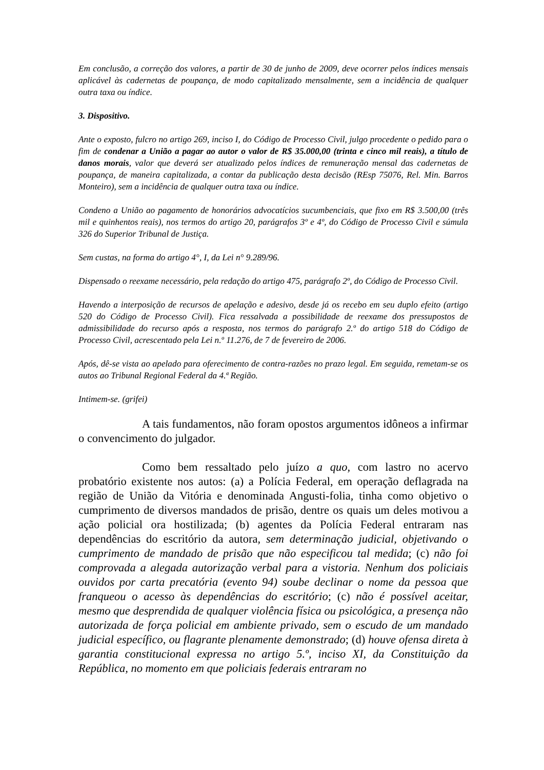Em conclusão, a correção dos valores, a partir de 30 de junho de 2009, deve ocorrer pelos índices mensais aplicável às cadernetas de poupança, de modo capitalizado mensalmente, sem a incidência de qualquer outra taxa ou índice.
3. Dispositivo.
Ante o exposto, fulcro no artigo 269, inciso I, do Código de Processo Civil, julgo procedente o pedido para o fim de condenar a União a pagar ao autor o valor de R$ 35.000,00 (trinta e cinco mil reais), a título de danos morais, valor que deverá ser atualizado pelos índices de remuneração mensal das cadernetas de poupança, de maneira capitalizada, a contar da publicação desta decisão (REsp 75076, Rel. Min. Barros Monteiro), sem a incidência de qualquer outra taxa ou índice.
Condeno a União ao pagamento de honorários advocatícios sucumbenciais, que fixo em R$ 3.500,00 (três mil e quinhentos reais), nos termos do artigo 20, parágrafos 3º e 4º, do Código de Processo Civil e súmula 326 do Superior Tribunal de Justiça.
Sem custas, na forma do artigo 4°, I, da Lei n° 9.289/96.
Dispensado o reexame necessário, pela redação do artigo 475, parágrafo 2º, do Código de Processo Civil.
Havendo a interposição de recursos de apelação e adesivo, desde já os recebo em seu duplo efeito (artigo 520 do Código de Processo Civil). Fica ressalvada a possibilidade de reexame dos pressupostos de admissibilidade do recurso após a resposta, nos termos do parágrafo 2.º do artigo 518 do Código de Processo Civil, acrescentado pela Lei n.º 11.276, de 7 de fevereiro de 2006.
Após, dê-se vista ao apelado para oferecimento de contra-razões no prazo legal. Em seguida, remetam-se os autos ao Tribunal Regional Federal da 4.ª Região.
Intimem-se. (grifei)
A tais fundamentos, não foram opostos argumentos idôneos a infirmar o convencimento do julgador.
Como bem ressaltado pelo juízo a quo, com lastro no acervo probatório existente nos autos: (a) a Polícia Federal, em operação deflagrada na região de União da Vitória e denominada Angusti-folia, tinha como objetivo o cumprimento de diversos mandados de prisão, dentre os quais um deles motivou a ação policial ora hostilizada; (b) agentes da Polícia Federal entraram nas dependências do escritório da autora, sem determinação judicial, objetivando o cumprimento de mandado de prisão que não especificou tal medida; (c) não foi comprovada a alegada autorização verbal para a vistoria. Nenhum dos policiais ouvidos por carta precatória (evento 94) soube declinar o nome da pessoa que franqueou o acesso às dependências do escritório; (c) não é possível aceitar, mesmo que desprendida de qualquer violência física ou psicológica, a presença não autorizada de força policial em ambiente privado, sem o escudo de um mandado judicial específico, ou flagrante plenamente demonstrado; (d) houve ofensa direta à garantia constitucional expressa no artigo 5.º, inciso XI, da Constituição da República, no momento em que policiais federais entraram no